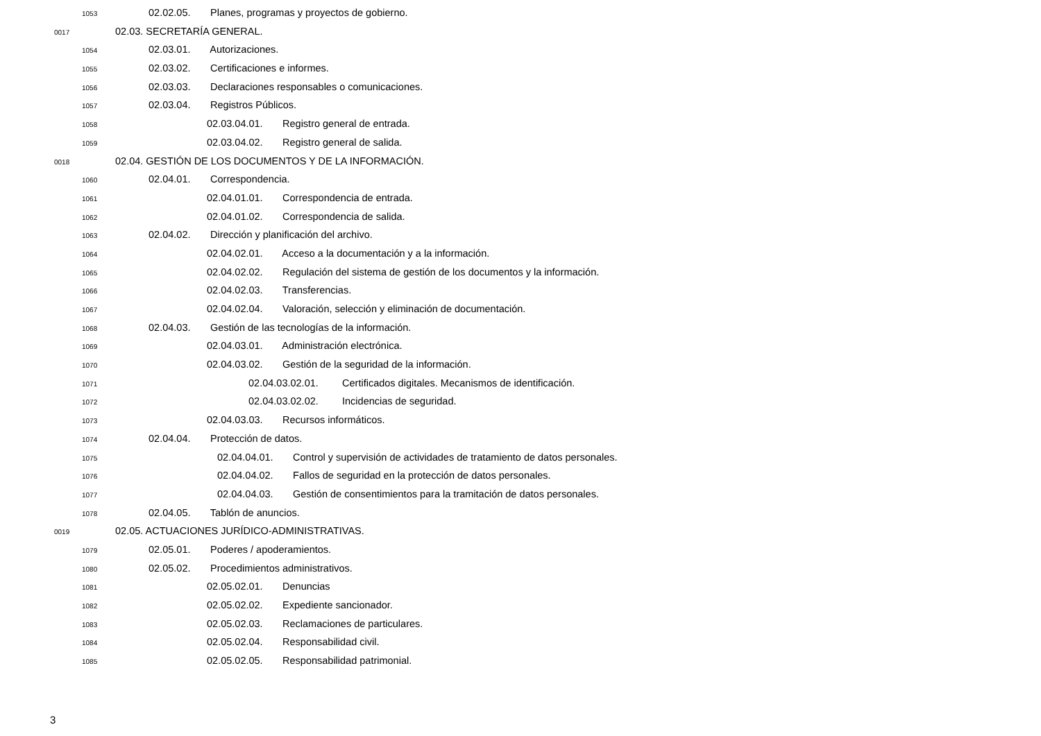1053 02.02.05. Planes, programas y proyectos de gobierno.
0017 02.03. SECRETARÍA GENERAL.
1054 02.03.01. Autorizaciones.
1055 02.03.02. Certificaciones e informes.
1056 02.03.03. Declaraciones responsables o comunicaciones.
1057 02.03.04. Registros Públicos.
1058 02.03.04.01. Registro general de entrada.
1059 02.03.04.02. Registro general de salida.
0018 02.04. GESTIÓN DE LOS DOCUMENTOS Y DE LA INFORMACIÓN.
1060 02.04.01. Correspondencia.
1061 02.04.01.01. Correspondencia de entrada.
1062 02.04.01.02. Correspondencia de salida.
1063 02.04.02. Dirección y planificación del archivo.
1064 02.04.02.01. Acceso a la documentación y a la información.
1065 02.04.02.02. Regulación del sistema de gestión de los documentos y la información.
1066 02.04.02.03. Transferencias.
1067 02.04.02.04. Valoración, selección y eliminación de documentación.
1068 02.04.03. Gestión de las tecnologías de la información.
1069 02.04.03.01. Administración electrónica.
1070 02.04.03.02. Gestión de la seguridad de la información.
1071 02.04.03.02.01. Certificados digitales. Mecanismos de identificación.
1072 02.04.03.02.02. Incidencias de seguridad.
1073 02.04.03.03. Recursos informáticos.
1074 02.04.04. Protección de datos.
1075 02.04.04.01. Control y supervisión de actividades de tratamiento de datos personales.
1076 02.04.04.02. Fallos de seguridad en la protección de datos personales.
1077 02.04.04.03. Gestión de consentimientos para la tramitación de datos personales.
1078 02.04.05. Tablón de anuncios.
0019 02.05. ACTUACIONES JURÍDICO-ADMINISTRATIVAS.
1079 02.05.01. Poderes / apoderamientos.
1080 02.05.02. Procedimientos administrativos.
1081 02.05.02.01. Denuncias
1082 02.05.02.02. Expediente sancionador.
1083 02.05.02.03. Reclamaciones de particulares.
1084 02.05.02.04. Responsabilidad civil.
1085 02.05.02.05. Responsabilidad patrimonial.
3